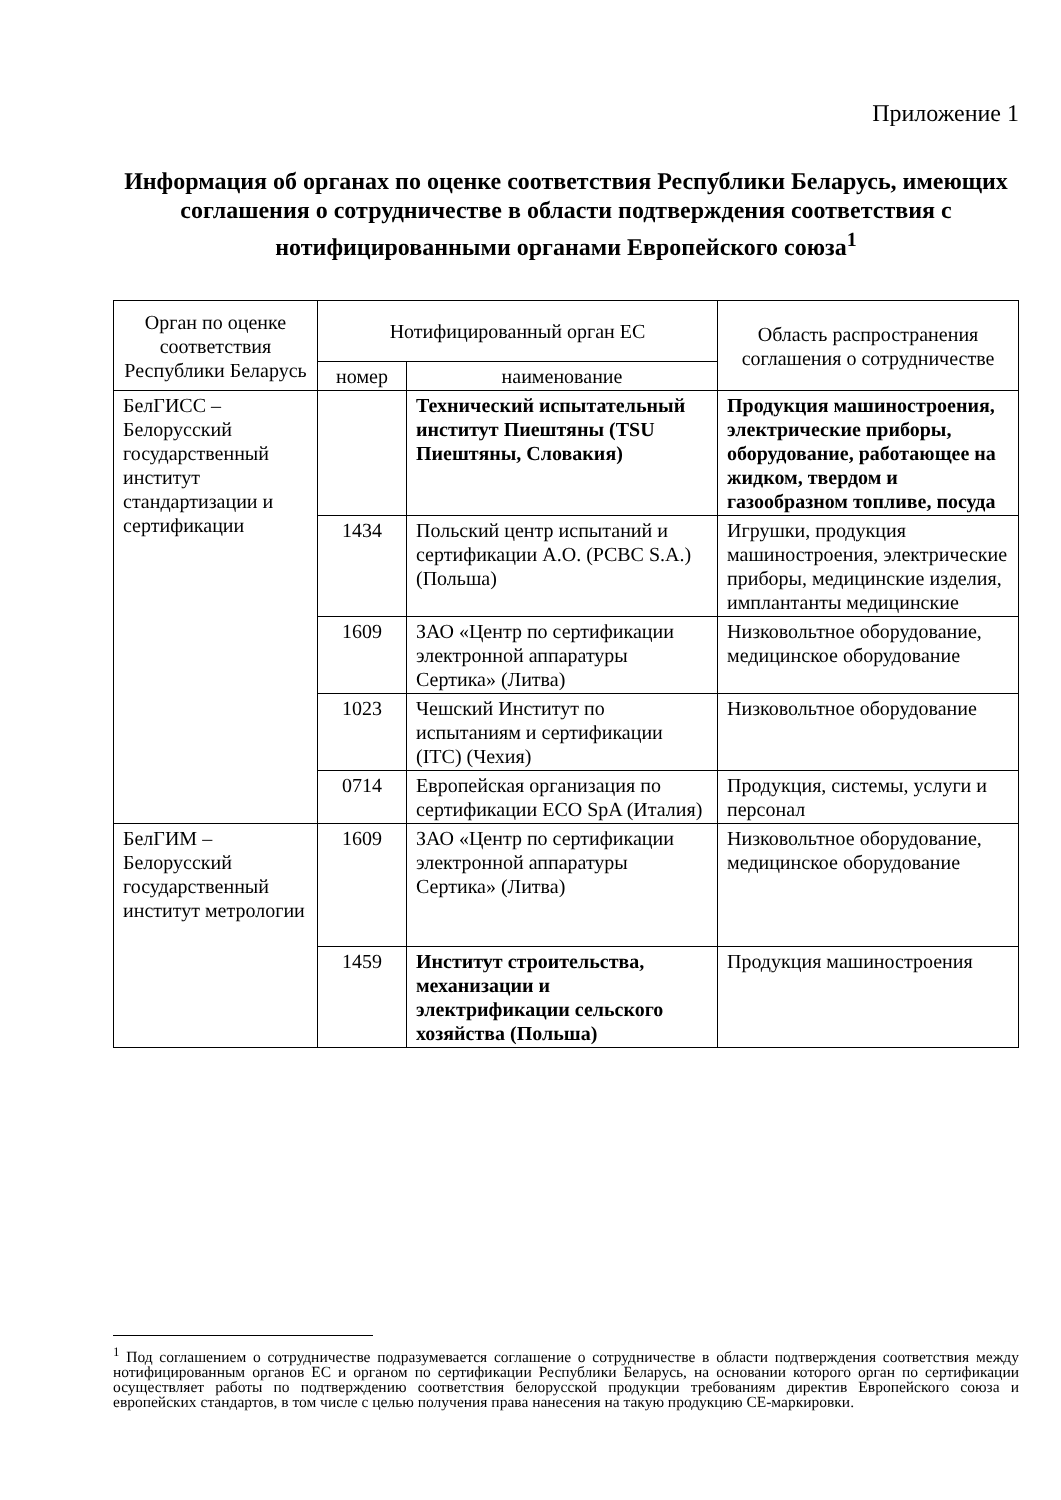Приложение 1
Информация об органах по оценке соответствия Республики Беларусь, имеющих соглашения о сотрудничестве в области подтверждения соответствия с нотифицированными органами Европейского союза<sup>1</sup>
| Орган по оценке соответствия Республики Беларусь | Нотифицированный орган ЕС | | Область распространения соглашения о сотрудничестве |
| --- | --- | --- | --- |
| | номер | наименование | |
| БелГИСС – Белорусский государственный институт стандартизации и сертификации | | Технический испытательный институт Пиештяны (TSU Пиештяны, Словакия) | Продукция машиностроения, электрические приборы, оборудование, работающее на жидком, твердом и газообразном топливе, посуда |
| | 1434 | Польский центр испытаний и сертификации А.О. (PCBC S.A.) (Польша) | Игрушки, продукция машиностроения, электрические приборы, медицинские изделия, имплантанты медицинские |
| | 1609 | ЗАО «Центр по сертификации электронной аппаратуры Сертика» (Литва) | Низковольтное оборудование, медицинское оборудование |
| | 1023 | Чешский Институт по испытаниям и сертификации (ITC) (Чехия) | Низковольтное оборудование |
| | 0714 | Европейская организация по сертификации ECO SpA (Италия) | Продукция, системы, услуги и персонал |
| БелГИМ – Белорусский государственный институт метрологии | 1609 | ЗАО «Центр по сертификации электронной аппаратуры Сертика» (Литва) | Низковольтное оборудование, медицинское оборудование |
| | 1459 | Институт строительства, механизации и электрификации сельского хозяйства (Польша) | Продукция машиностроения |
<sup>1</sup> Под соглашением о сотрудничестве подразумевается соглашение о сотрудничестве в области подтверждения соответствия между нотифицированным органов ЕС и органом по сертификации Республики Беларусь, на основании которого орган по сертификации осуществляет работы по подтверждению соответствия белорусской продукции требованиям директив Европейского союза и европейских стандартов, в том числе с целью получения права нанесения на такую продукцию СЕ-маркировки.